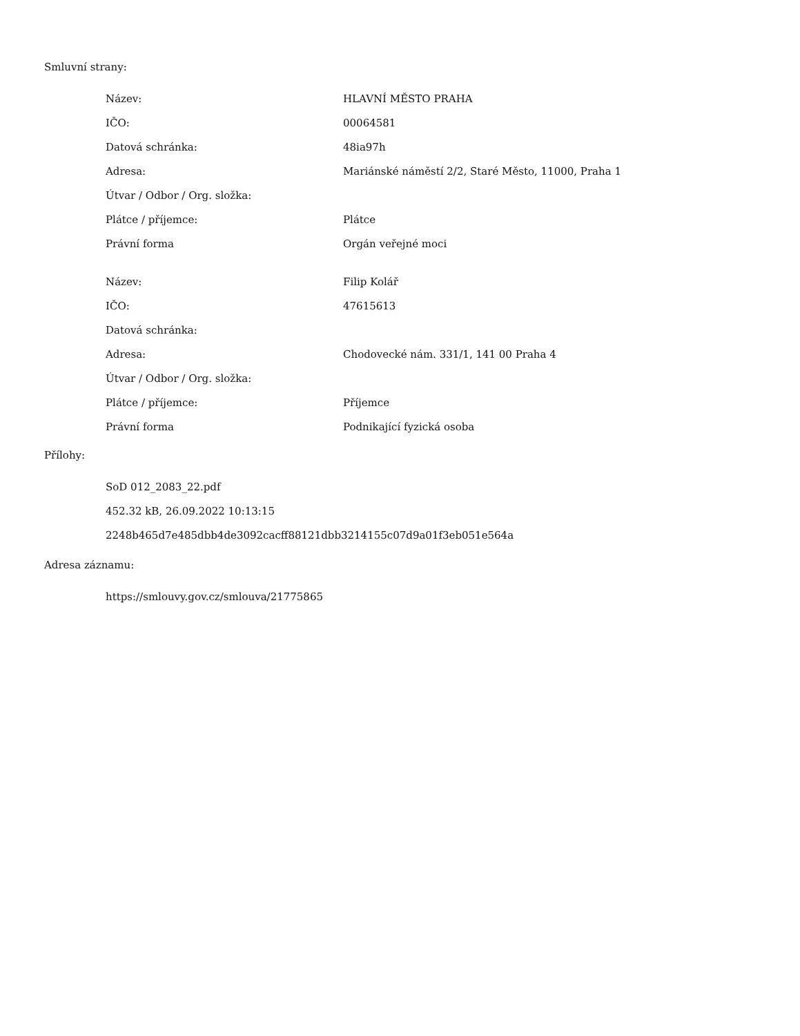Smluvní strany:
| Název: | HLAVNÍ MĚSTO PRAHA |
| IČO: | 00064581 |
| Datová schránka: | 48ia97h |
| Adresa: | Mariánské náměstí 2/2, Staré Město, 11000, Praha 1 |
| Útvar / Odbor / Org. složka: | |
| Plátce / příjemce: | Plátce |
| Právní forma | Orgán veřejné moci |
| Název: | Filip Kolář |
| IČO: | 47615613 |
| Datová schránka: | |
| Adresa: | Chodovecké nám. 331/1, 141 00 Praha 4 |
| Útvar / Odbor / Org. složka: | |
| Plátce / příjemce: | Příjemce |
| Právní forma | Podnikající fyzická osoba |
Přílohy:
SoD 012_2083_22.pdf
452.32 kB, 26.09.2022 10:13:15
2248b465d7e485dbb4de3092cacff88121dbb3214155c07d9a01f3eb051e564a
Adresa záznamu:
https://smlouvy.gov.cz/smlouva/21775865